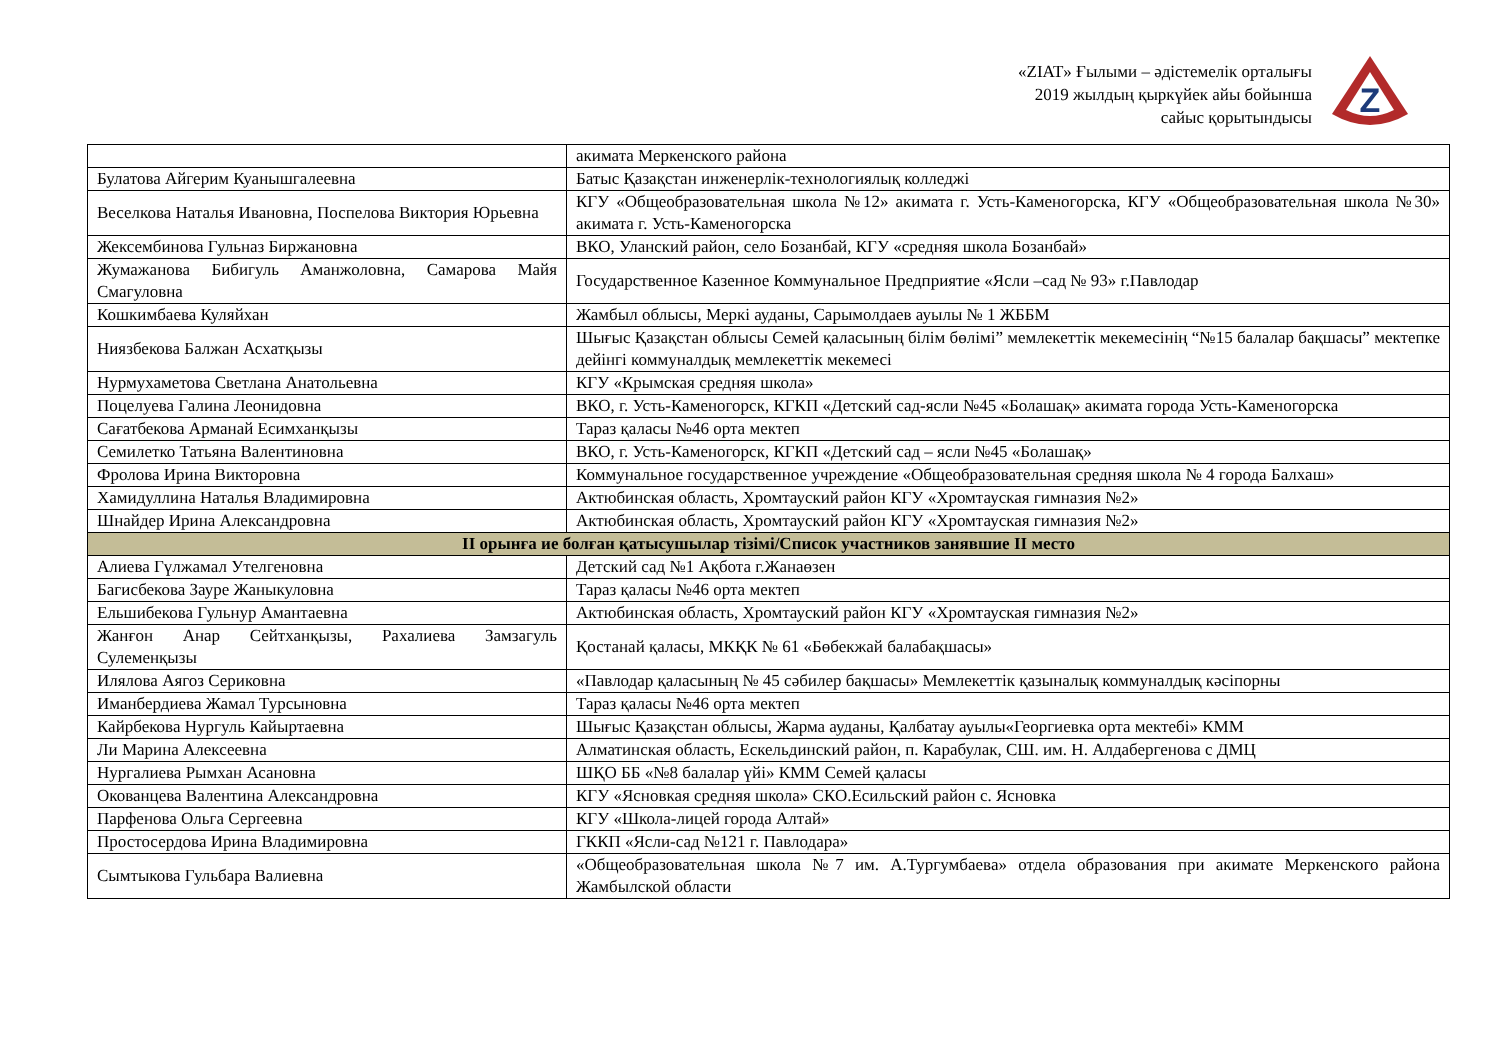«ZIAT» Ғылыми – әдістемелік орталығы
2019 жылдың қыркүйек айы бойынша
сайыс қорытындысы
Z
| | акимата Меркенского района |
| Булатова Айгерим Куанышгалеевна | Батыс Қазақстан инженерлік-технологиялық колледжі |
| Веселкова Наталья Ивановна, Поспелова Виктория Юрьевна | КГУ «Общеобразовательная школа №12» акимата г. Усть-Каменогорска, КГУ «Общеобразовательная школа №30» акимата г. Усть-Каменогорска |
| Жексембинова Гульназ Биржановна | ВКО, Уланский район, село Бозанбай, КГУ «средняя школа Бозанбай» |
| Жумажанова Бибигуль Аманжоловна, Самарова Майя Смагуловна | Государственное Казенное Коммунальное Предприятие «Ясли –сад № 93» г.Павлодар |
| Кошкимбаева Куляйхан | Жамбыл облысы, Меркі ауданы, Сарымолдаев ауылы № 1 ЖББМ |
| Ниязбекова Балжан Асхатқызы | Шығыс Қазақстан облысы Семей қаласының білім бөлімі” мемлекеттік мекемесінің “№15 балалар бақшасы” мектепке дейінгі коммуналдық мемлекеттік мекемесі |
| Нурмухаметова Светлана Анатольевна | КГУ «Крымская средняя школа» |
| Поцелуева Галина Леонидовна | ВКО, г. Усть-Каменогорск, КГКП «Детский сад-ясли №45 «Болашақ» акимата города Усть-Каменогорска |
| Сағатбекова Арманай Есимханқызы | Тараз қаласы №46 орта мектеп |
| Семилетко Татьяна Валентиновна | ВКО, г. Усть-Каменогорск, КГКП «Детский сад – ясли №45 «Болашақ» |
| Фролова Ирина Викторовна | Коммунальное государственное учреждение «Общеобразовательная средняя школа № 4 города Балхаш» |
| Хамидуллина Наталья Владимировна | Актюбинская область, Хромтауский район КГУ «Хромтауская гимназия №2» |
| Шнайдер Ирина Александровна | Актюбинская область, Хромтауский район КГУ «Хромтауская гимназия №2» |
| ІІ орынға ие болған қатысушылар тізімі/Список участников занявшие ІІ место | |
| Алиева Гүлжамал Утелгеновна | Детский сад №1 Ақбота г.Жанаөзен |
| Багисбекова Зауре Жаныкуловна | Тараз қаласы №46 орта мектеп |
| Ельшибекова Гульнур Амантаевна | Актюбинская область, Хромтауский район КГУ «Хромтауская гимназия №2» |
| Жанғон Анар Сейтханқызы, Рахалиева Замзагуль Сулеменқызы | Қостанай қаласы, МКҚК № 61 «Бөбекжай балабақшасы» |
| Илялова Аягоз Сериковна | «Павлодар қаласының № 45 сәбилер бақшасы» Мемлекеттік қазыналық коммуналдық кәсіпорны |
| Иманбердиева Жамал Турсыновна | Тараз қаласы №46 орта мектеп |
| Кайрбекова Нургуль Кайыртаевна | Шығыс Қазақстан облысы, Жарма ауданы, Қалбатау ауылы«Георгиевка орта мектебі» КММ |
| Ли Марина Алексеевна | Алматинская область, Ескельдинский район, п. Карабулак, СШ. им. Н. Алдабергенова с ДМЦ |
| Нургалиева Рымхан Асановна | ШҚО ББ «№8 балалар үйі» КММ Семей қаласы |
| Окованцева Валентина Александровна | КГУ «Ясновкая средняя школа» СКО.Есильский район с. Ясновка |
| Парфенова Ольга Сергеевна | КГУ «Школа-лицей города Алтай» |
| Простосердова Ирина Владимировна | ГККП «Ясли-сад №121 г. Павлодара» |
| Сымтыкова Гульбара Валиевна | «Общеобразовательная школа №7 им. А.Тургумбаева» отдела образования при акимате Меркенского района Жамбылской области |